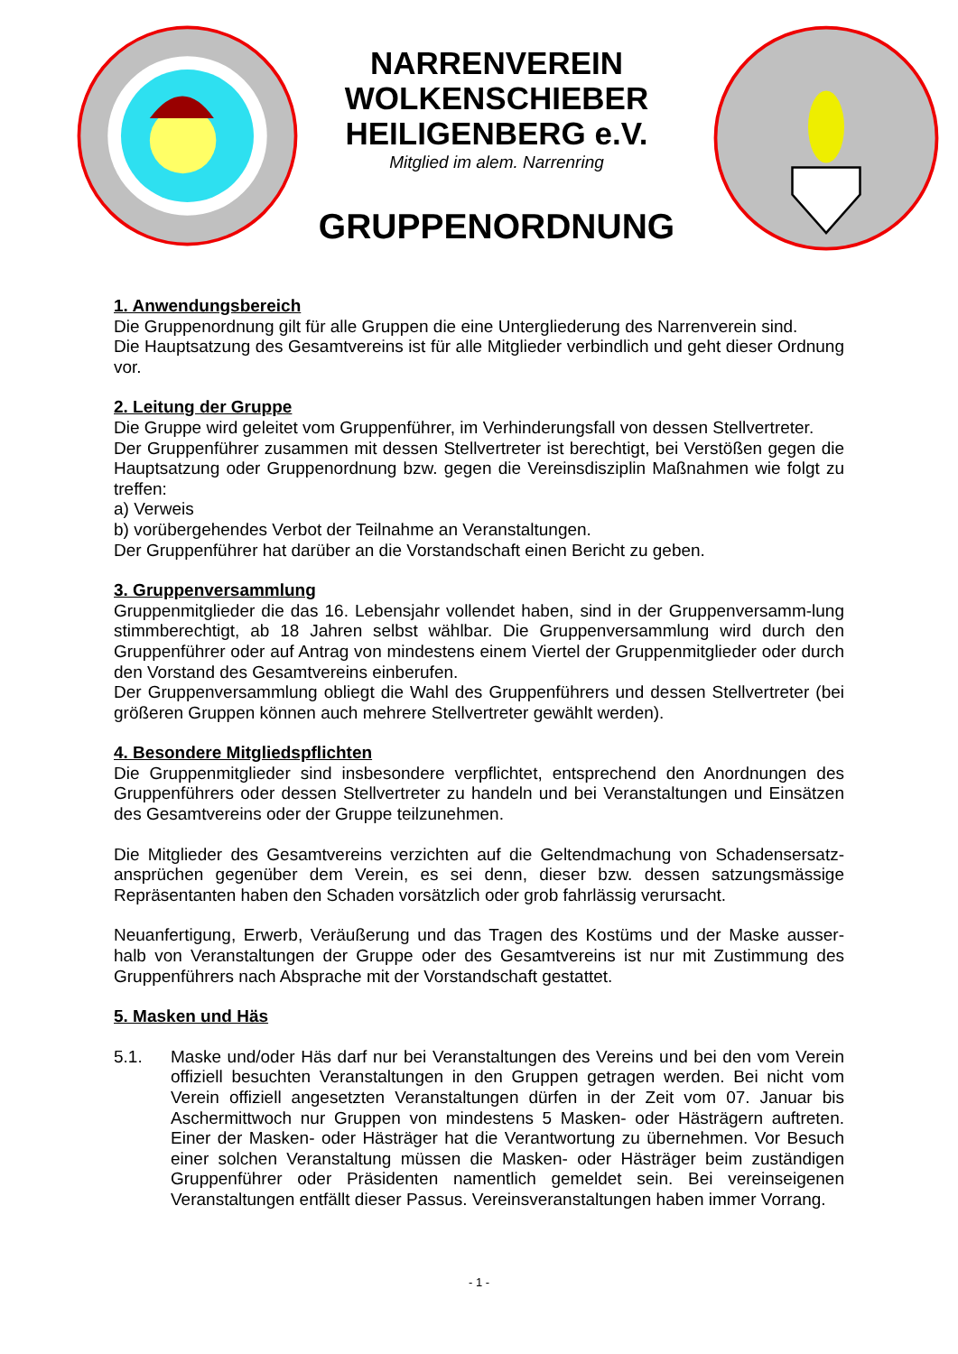NARRENVEREIN
WOLKENSCHIEBER
HEILIGENBERG e.V.
Mitglied im alem. Narrenring
GRUPPENORDNUNG
1. Anwendungsbereich
Die Gruppenordnung gilt für alle Gruppen die eine Untergliederung des Narrenverein sind.
Die Hauptsatzung des Gesamtvereins ist für alle Mitglieder verbindlich und geht dieser Ordnung vor.
2. Leitung der Gruppe
Die Gruppe wird geleitet vom Gruppenführer, im Verhinderungsfall von dessen Stellvertreter.
Der Gruppenführer zusammen mit dessen Stellvertreter ist berechtigt, bei Verstößen gegen die Hauptsatzung oder Gruppenordnung bzw. gegen die Vereinsdisziplin Maßnahmen wie folgt zu treffen:
a) Verweis
b) vorübergehendes Verbot der Teilnahme an Veranstaltungen.
Der Gruppenführer hat darüber an die Vorstandschaft einen Bericht zu geben.
3. Gruppenversammlung
Gruppenmitglieder die das 16. Lebensjahr vollendet haben, sind in der Gruppenversamm-lung stimmberechtigt, ab 18 Jahren selbst wählbar. Die Gruppenversammlung wird durch den Gruppenführer oder auf Antrag von mindestens einem Viertel der Gruppenmitglieder oder durch den Vorstand des Gesamtvereins einberufen.
Der Gruppenversammlung obliegt die Wahl des Gruppenführers und dessen Stellvertreter (bei größeren Gruppen können auch mehrere Stellvertreter gewählt werden).
4. Besondere Mitgliedspflichten
Die Gruppenmitglieder sind insbesondere verpflichtet, entsprechend den Anordnungen des Gruppenführers oder dessen Stellvertreter zu handeln und bei Veranstaltungen und Einsätzen des Gesamtvereins oder der Gruppe teilzunehmen.
Die Mitglieder des Gesamtvereins verzichten auf die Geltendmachung von Schadensersatz-ansprüchen gegenüber dem Verein, es sei denn, dieser bzw. dessen satzungsmässige Repräsentanten haben den Schaden vorsätzlich oder grob fahrlässig verursacht.
Neuanfertigung, Erwerb, Veräußerung und das Tragen des Kostüms und der Maske ausser-halb von Veranstaltungen der Gruppe oder des Gesamtvereins ist nur mit Zustimmung des Gruppenführers nach Absprache mit der Vorstandschaft gestattet.
5. Masken und Häs
5.1. Maske und/oder Häs darf nur bei Veranstaltungen des Vereins und bei den vom Verein offiziell besuchten Veranstaltungen in den Gruppen getragen werden. Bei nicht vom Verein offiziell angesetzten Veranstaltungen dürfen in der Zeit vom 07. Januar bis Aschermittwoch nur Gruppen von mindestens 5 Masken- oder Hästrägern auftreten. Einer der Masken- oder Hästräger hat die Verantwortung zu übernehmen. Vor Besuch einer solchen Veranstaltung müssen die Masken- oder Hästräger beim zuständigen Gruppenführer oder Präsidenten namentlich gemeldet sein. Bei vereinseigenen Veranstaltungen entfällt dieser Passus. Vereinsveranstaltungen haben immer Vorrang.
- 1 -